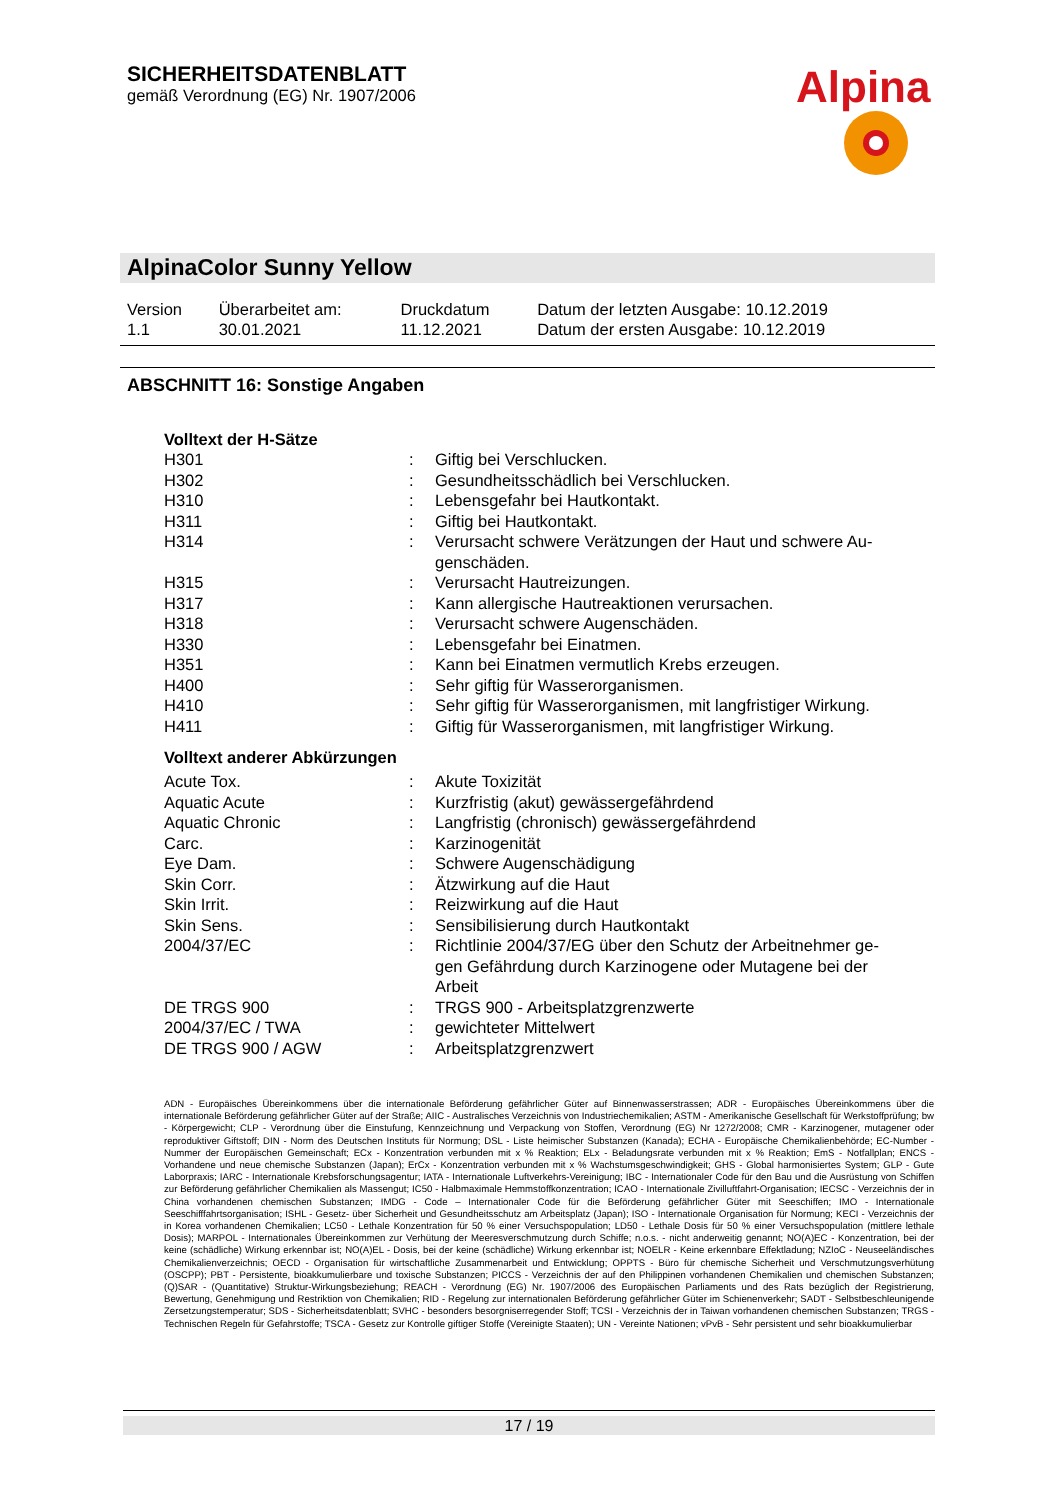SICHERHEITSDATENBLATT
gemäß Verordnung (EG) Nr. 1907/2006
Alpina
AlpinaColor Sunny Yellow
| Version | Überarbeitet am: | Druckdatum | Datum der letzten Ausgabe: 10.12.2019 |
| 1.1 | 30.01.2021 | 11.12.2021 | Datum der ersten Ausgabe: 10.12.2019 |
ABSCHNITT 16: Sonstige Angaben
Volltext der H-Sätze
| H301 | : | Giftig bei Verschlucken. |
| H302 | : | Gesundheitsschädlich bei Verschlucken. |
| H310 | : | Lebensgefahr bei Hautkontakt. |
| H311 | : | Giftig bei Hautkontakt. |
| H314 | : | Verursacht schwere Verätzungen der Haut und schwere Au- genschäden. |
| H315 | : | Verursacht Hautreizungen. |
| H317 | : | Kann allergische Hautreaktionen verursachen. |
| H318 | : | Verursacht schwere Augenschäden. |
| H330 | : | Lebensgefahr bei Einatmen. |
| H351 | : | Kann bei Einatmen vermutlich Krebs erzeugen. |
| H400 | : | Sehr giftig für Wasserorganismen. |
| H410 | : | Sehr giftig für Wasserorganismen, mit langfristiger Wirkung. |
| H411 | : | Giftig für Wasserorganismen, mit langfristiger Wirkung. |
Volltext anderer Abkürzungen
| Acute Tox. | : | Akute Toxizität |
| Aquatic Acute | : | Kurzfristig (akut) gewässergefährdend |
| Aquatic Chronic | : | Langfristig (chronisch) gewässergefährdend |
| Carc. | : | Karzinogenität |
| Eye Dam. | : | Schwere Augenschädigung |
| Skin Corr. | : | Ätzwirkung auf die Haut |
| Skin Irrit. | : | Reizwirkung auf die Haut |
| Skin Sens. | : | Sensibilisierung durch Hautkontakt |
| 2004/37/EC | : | Richtlinie 2004/37/EG über den Schutz der Arbeitnehmer ge- gen Gefährdung durch Karzinogene oder Mutagene bei der Arbeit |
| DE TRGS 900 | : | TRGS 900 - Arbeitsplatzgrenzwerte |
| 2004/37/EC / TWA | : | gewichteter Mittelwert |
| DE TRGS 900 / AGW | : | Arbeitsplatzgrenzwert |
ADN - Europäisches Übereinkommens über die internationale Beförderung gefährlicher Güter auf Binnenwasserstrassen; ADR - Europäisches Übereinkommens über die internationale Beförderung gefährlicher Güter auf der Straße; AIIC - Australisches Verzeichnis von Industriechemikalien; ASTM - Amerikanische Gesellschaft für Werkstoffprüfung; bw - Körpergewicht; CLP - Verordnung über die Einstufung, Kennzeichnung und Verpackung von Stoffen, Verordnung (EG) Nr 1272/2008; CMR - Karzinogener, mutagener oder reproduktiver Giftstoff; DIN - Norm des Deutschen Instituts für Normung; DSL - Liste heimischer Substanzen (Kanada); ECHA - Europäische Chemikalienbehörde; EC-Number - Nummer der Europäischen Gemeinschaft; ECx - Konzentration verbunden mit x % Reaktion; ELx - Beladungsrate verbunden mit x % Reaktion; EmS - Notfallplan; ENCS - Vorhandene und neue chemische Substanzen (Japan); ErCx - Konzentration verbunden mit x % Wachstumsgeschwindigkeit; GHS - Global harmonisiertes System; GLP - Gute Laborpraxis; IARC - Internationale Krebsforschungsagentur; IATA - Internationale Luftverkehrs-Vereinigung; IBC - Internationaler Code für den Bau und die Ausrüstung von Schiffen zur Beförderung gefährlicher Chemikalien als Massengut; IC50 - Halbmaximale Hemmstoffkonzentration; ICAO - Internationale Zivilluftfahrt-Organisation; IECSC - Verzeichnis der in China vorhandenen chemischen Substanzen; IMDG - Code – Internationaler Code für die Beförderung gefährlicher Güter mit Seeschiffen; IMO - Internationale Seeschifffahrtsorganisation; ISHL - Gesetz- über Sicherheit und Gesundheitsschutz am Arbeitsplatz (Japan); ISO - Internationale Organisation für Normung; KECI - Verzeichnis der in Korea vorhandenen Chemikalien; LC50 - Lethale Konzentration für 50 % einer Versuchspopulation; LD50 - Lethale Dosis für 50 % einer Versuchspopulation (mittlere lethale Dosis); MARPOL - Internationales Übereinkommen zur Verhütung der Meeresverschmutzung durch Schiffe; n.o.s. - nicht anderweitig genannt; NO(A)EC - Konzentration, bei der keine (schädliche) Wirkung erkennbar ist; NO(A)EL - Dosis, bei der keine (schädliche) Wirkung erkennbar ist; NOELR - Keine erkennbare Effektladung; NZIoC - Neuseeländisches Chemikalienverzeichnis; OECD - Organisation für wirtschaftliche Zusammenarbeit und Entwicklung; OPPTS - Büro für chemische Sicherheit und Verschmutzungsverhütung (OSCPP); PBT - Persistente, bioakkumulierbare und toxische Substanzen; PICCS - Verzeichnis der auf den Philippinen vorhandenen Chemikalien und chemischen Substanzen; (Q)SAR - (Quantitative) Struktur-Wirkungsbeziehung; REACH - Verordnung (EG) Nr. 1907/2006 des Europäischen Parliaments und des Rats bezüglich der Registrierung, Bewertung, Genehmigung und Restriktion von Chemikalien; RID - Regelung zur internationalen Beförderung gefährlicher Güter im Schienenverkehr; SADT - Selbstbeschleunigende Zersetzungstemperatur; SDS - Sicherheitsdatenblatt; SVHC - besonders besorgniserregender Stoff; TCSI - Verzeichnis der in Taiwan vorhandenen chemischen Substanzen; TRGS - Technischen Regeln für Gefahrstoffe; TSCA - Gesetz zur Kontrolle giftiger Stoffe (Vereinigte Staaten); UN - Vereinte Nationen; vPvB - Sehr persistent und sehr bioakkumulierbar
17 / 19